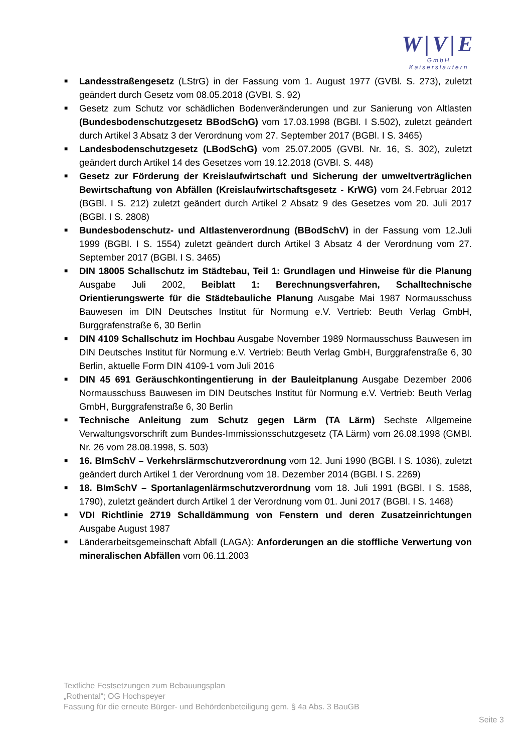W|V|E
GmbH
Kaiserslautern
■ Landesstraßengesetz (LStrG) in der Fassung vom 1. August 1977 (GVBl. S. 273), zuletzt geändert durch Gesetz vom 08.05.2018 (GVBI. S. 92)
■ Gesetz zum Schutz vor schädlichen Bodenveränderungen und zur Sanierung von Altlasten (Bundesbodenschutzgesetz BBodSchG) vom 17.03.1998 (BGBl. I S.502), zuletzt geändert durch Artikel 3 Absatz 3 der Verordnung vom 27. September 2017 (BGBl. I S. 3465)
■ Landesbodenschutzgesetz (LBodSchG) vom 25.07.2005 (GVBl. Nr. 16, S. 302), zuletzt geändert durch Artikel 14 des Gesetzes vom 19.12.2018 (GVBl. S. 448)
■ Gesetz zur Förderung der Kreislaufwirtschaft und Sicherung der umweltverträglichen Bewirtschaftung von Abfällen (Kreislaufwirtschaftsgesetz - KrWG) vom 24.Februar 2012 (BGBl. I S. 212) zuletzt geändert durch Artikel 2 Absatz 9 des Gesetzes vom 20. Juli 2017 (BGBl. I S. 2808)
■ Bundesbodenschutz- und Altlastenverordnung (BBodSchV) in der Fassung vom 12.Juli 1999 (BGBl. I S. 1554) zuletzt geändert durch Artikel 3 Absatz 4 der Verordnung vom 27. September 2017 (BGBl. I S. 3465)
■ DIN 18005 Schallschutz im Städtebau, Teil 1: Grundlagen und Hinweise für die Planung Ausgabe Juli 2002, Beiblatt 1: Berechnungsverfahren, Schalltechnische Orientierungswerte für die Städtebauliche Planung Ausgabe Mai 1987 Normausschuss Bauwesen im DIN Deutsches Institut für Normung e.V. Vertrieb: Beuth Verlag GmbH, Burggrafenstraße 6, 30 Berlin
■ DIN 4109 Schallschutz im Hochbau Ausgabe November 1989 Normausschuss Bauwesen im DIN Deutsches Institut für Normung e.V. Vertrieb: Beuth Verlag GmbH, Burggrafenstraße 6, 30 Berlin, aktuelle Form DIN 4109-1 vom Juli 2016
■ DIN 45 691 Geräuschkontingentierung in der Bauleitplanung Ausgabe Dezember 2006 Normausschuss Bauwesen im DIN Deutsches Institut für Normung e.V. Vertrieb: Beuth Verlag GmbH, Burggrafenstraße 6, 30 Berlin
■ Technische Anleitung zum Schutz gegen Lärm (TA Lärm) Sechste Allgemeine Verwaltungsvorschrift zum Bundes-Immissionsschutzgesetz (TA Lärm) vom 26.08.1998 (GMBl. Nr. 26 vom 28.08.1998, S. 503)
■ 16. BImSchV – Verkehrslärmschutzverordnung vom 12. Juni 1990 (BGBl. I S. 1036), zuletzt geändert durch Artikel 1 der Verordnung vom 18. Dezember 2014 (BGBl. I S. 2269)
■ 18. BImSchV – Sportanlagenlärmschutzverordnung vom 18. Juli 1991 (BGBl. I S. 1588, 1790), zuletzt geändert durch Artikel 1 der Verordnung vom 01. Juni 2017 (BGBl. I S. 1468)
■ VDI Richtlinie 2719 Schalldämmung von Fenstern und deren Zusatzeinrichtungen Ausgabe August 1987
■ Länderarbeitsgemeinschaft Abfall (LAGA): Anforderungen an die stoffliche Verwertung von mineralischen Abfällen vom 06.11.2003
Textliche Festsetzungen zum Bebauungsplan
„Rothental“; OG Hochspeyer
Fassung für die erneute Bürger- und Behördenbeteiligung gem. § 4a Abs. 3 BauGB
Seite 3